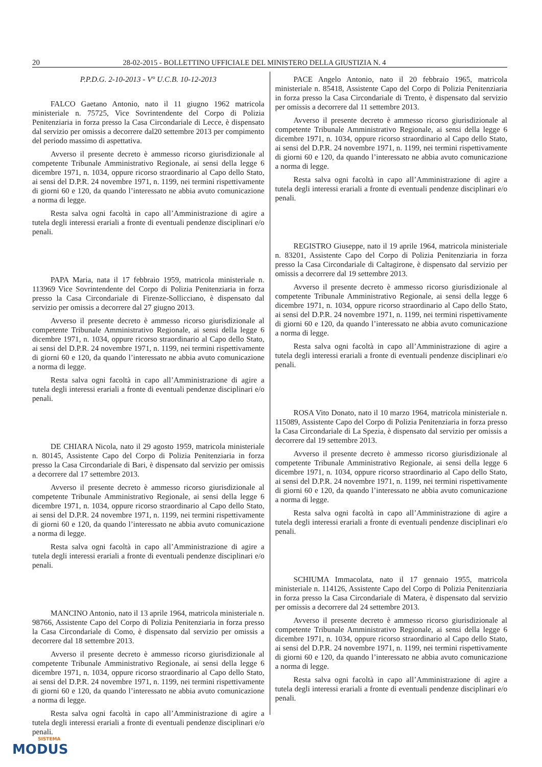20 28-02-2015 - BOLLETTINO UFFICIALE DEL MINISTERO DELLA GIUSTIZIA N. 4
P.P.D.G. 2-10-2013 - V° U.C.B. 10-12-2013
FALCO Gaetano Antonio, nato il 11 giugno 1962 matricola ministeriale n. 75725, Vice Sovrintendente del Corpo di Polizia Penitenziaria in forza presso la Casa Circondariale di Lecce, è dispensato dal servizio per omissis a decorrere dal20 settembre 2013 per compimento del periodo massimo di aspettativa.
Avverso il presente decreto è ammesso ricorso giurisdizionale al competente Tribunale Amministrativo Regionale, ai sensi della legge 6 dicembre 1971, n. 1034, oppure ricorso straordinario al Capo dello Stato, ai sensi del D.P.R. 24 novembre 1971, n. 1199, nei termini rispettivamente di giorni 60 e 120, da quando l’interessato ne abbia avuto comunicazione a norma di legge.
Resta salva ogni facoltà in capo all’Amministrazione di agire a tutela degli interessi erariali a fronte di eventuali pendenze disciplinari e/o penali.
PAPA Maria, nata il 17 febbraio 1959, matricola ministeriale n. 113969 Vice Sovrintendente del Corpo di Polizia Penitenziaria in forza presso la Casa Circondariale di Firenze-Sollicciano, è dispensato dal servizio per omissis a decorrere dal 27 giugno 2013.
Avverso il presente decreto è ammesso ricorso giurisdizionale al competente Tribunale Amministrativo Regionale, ai sensi della legge 6 dicembre 1971, n. 1034, oppure ricorso straordinario al Capo dello Stato, ai sensi del D.P.R. 24 novembre 1971, n. 1199, nei termini rispettivamente di giorni 60 e 120, da quando l’interessato ne abbia avuto comunicazione a norma di legge.
Resta salva ogni facoltà in capo all’Amministrazione di agire a tutela degli interessi erariali a fronte di eventuali pendenze disciplinari e/o penali.
DE CHIARA Nicola, nato il 29 agosto 1959, matricola ministeriale n. 80145, Assistente Capo del Corpo di Polizia Penitenziaria in forza presso la Casa Circondariale di Bari, è dispensato dal servizio per omissis a decorrere dal 17 settembre 2013.
Avverso il presente decreto è ammesso ricorso giurisdizionale al competente Tribunale Amministrativo Regionale, ai sensi della legge 6 dicembre 1971, n. 1034, oppure ricorso straordinario al Capo dello Stato, ai sensi del D.P.R. 24 novembre 1971, n. 1199, nei termini rispettivamente di giorni 60 e 120, da quando l’interessato ne abbia avuto comunicazione a norma di legge.
Resta salva ogni facoltà in capo all’Amministrazione di agire a tutela degli interessi erariali a fronte di eventuali pendenze disciplinari e/o penali.
MANCINO Antonio, nato il 13 aprile 1964, matricola ministeriale n. 98766, Assistente Capo del Corpo di Polizia Penitenziaria in forza presso la Casa Circondariale di Como, è dispensato dal servizio per omissis a decorrere dal 18 settembre 2013.
Avverso il presente decreto è ammesso ricorso giurisdizionale al competente Tribunale Amministrativo Regionale, ai sensi della legge 6 dicembre 1971, n. 1034, oppure ricorso straordinario al Capo dello Stato, ai sensi del D.P.R. 24 novembre 1971, n. 1199, nei termini rispettivamente di giorni 60 e 120, da quando l’interessato ne abbia avuto comunicazione a norma di legge.
Resta salva ogni facoltà in capo all’Amministrazione di agire a tutela degli interessi erariali a fronte di eventuali pendenze disciplinari e/o penali.
PACE Angelo Antonio, nato il 20 febbraio 1965, matricola ministeriale n. 85418, Assistente Capo del Corpo di Polizia Penitenziaria in forza presso la Casa Circondariale di Trento, è dispensato dal servizio per omissis a decorrere dal 11 settembre 2013.
Avverso il presente decreto è ammesso ricorso giurisdizionale al competente Tribunale Amministrativo Regionale, ai sensi della legge 6 dicembre 1971, n. 1034, oppure ricorso straordinario al Capo dello Stato, ai sensi del D.P.R. 24 novembre 1971, n. 1199, nei termini rispettivamente di giorni 60 e 120, da quando l’interessato ne abbia avuto comunicazione a norma di legge.
Resta salva ogni facoltà in capo all’Amministrazione di agire a tutela degli interessi erariali a fronte di eventuali pendenze disciplinari e/o penali.
REGISTRO Giuseppe, nato il 19 aprile 1964, matricola ministeriale n. 83201, Assistente Capo del Corpo di Polizia Penitenziaria in forza presso la Casa Circondariale di Caltagirone, è dispensato dal servizio per omissis a decorrere dal 19 settembre 2013.
Avverso il presente decreto è ammesso ricorso giurisdizionale al competente Tribunale Amministrativo Regionale, ai sensi della legge 6 dicembre 1971, n. 1034, oppure ricorso straordinario al Capo dello Stato, ai sensi del D.P.R. 24 novembre 1971, n. 1199, nei termini rispettivamente di giorni 60 e 120, da quando l’interessato ne abbia avuto comunicazione a norma di legge.
Resta salva ogni facoltà in capo all’Amministrazione di agire a tutela degli interessi erariali a fronte di eventuali pendenze disciplinari e/o penali.
ROSA Vito Donato, nato il 10 marzo 1964, matricola ministeriale n. 115089, Assistente Capo del Corpo di Polizia Penitenziaria in forza presso la Casa Circondariale di La Spezia, è dispensato dal servizio per omissis a decorrere dal 19 settembre 2013.
Avverso il presente decreto è ammesso ricorso giurisdizionale al competente Tribunale Amministrativo Regionale, ai sensi della legge 6 dicembre 1971, n. 1034, oppure ricorso straordinario al Capo dello Stato, ai sensi del D.P.R. 24 novembre 1971, n. 1199, nei termini rispettivamente di giorni 60 e 120, da quando l’interessato ne abbia avuto comunicazione a norma di legge.
Resta salva ogni facoltà in capo all’Amministrazione di agire a tutela degli interessi erariali a fronte di eventuali pendenze disciplinari e/o penali.
SCHIUMA Immacolata, nato il 17 gennaio 1955, matricola ministeriale n. 114126, Assistente Capo del Corpo di Polizia Penitenziaria in forza presso la Casa Circondariale di Matera, è dispensato dal servizio per omissis a decorrere dal 24 settembre 2013.
Avverso il presente decreto è ammesso ricorso giurisdizionale al competente Tribunale Amministrativo Regionale, ai sensi della legge 6 dicembre 1971, n. 1034, oppure ricorso straordinario al Capo dello Stato, ai sensi del D.P.R. 24 novembre 1971, n. 1199, nei termini rispettivamente di giorni 60 e 120, da quando l’interessato ne abbia avuto comunicazione a norma di legge.
Resta salva ogni facoltà in capo all’Amministrazione di agire a tutela degli interessi erariali a fronte di eventuali pendenze disciplinari e/o penali.
SISTEMA
MODUS